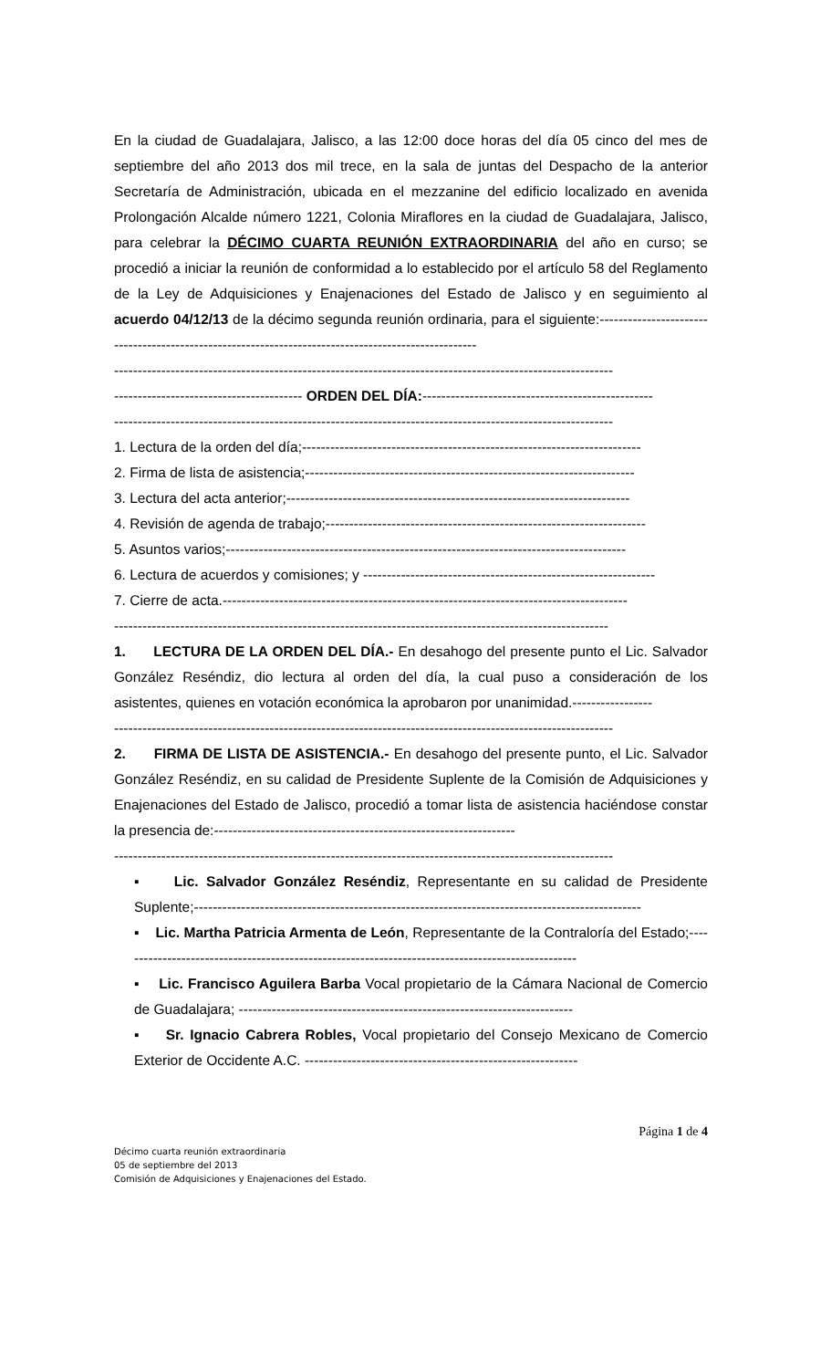En la ciudad de Guadalajara, Jalisco, a las 12:00 doce horas del día 05 cinco del mes de septiembre del año 2013 dos mil trece, en la sala de juntas del Despacho de la anterior Secretaría de Administración, ubicada en el mezzanine del edificio localizado en avenida Prolongación Alcalde número 1221, Colonia Miraflores en la ciudad de Guadalajara, Jalisco, para celebrar la DÉCIMO CUARTA REUNIÓN EXTRAORDINARIA del año en curso; se procedió a iniciar la reunión de conformidad a lo establecido por el artículo 58 del Reglamento de la Ley de Adquisiciones y Enajenaciones del Estado de Jalisco y en seguimiento al acuerdo 04/12/13 de la décimo segunda reunión ordinaria, para el siguiente:----------------------------------------------------------------------------------------------------
----------------------------------------------------------------------------------------------------------
---------------------------------------- ORDEN DEL DÍA:-------------------------------------------------
----------------------------------------------------------------------------------------------------------
1. Lectura de la orden del día;------------------------------------------------------------------------
2. Firma de lista de asistencia;----------------------------------------------------------------------
3. Lectura del acta anterior;-------------------------------------------------------------------------
4. Revisión de agenda de trabajo;--------------------------------------------------------------------
5. Asuntos varios;-------------------------------------------------------------------------------------
6. Lectura de acuerdos y comisiones; y --------------------------------------------------------------
7. Cierre de acta.--------------------------------------------------------------------------------------
---------------------------------------------------------------------------------------------------------
1. LECTURA DE LA ORDEN DEL DÍA.- En desahogo del presente punto el Lic. Salvador González Reséndiz, dio lectura al orden del día, la cual puso a consideración de los asistentes, quienes en votación económica la aprobaron por unanimidad.-----------------
----------------------------------------------------------------------------------------------------------
2. FIRMA DE LISTA DE ASISTENCIA.- En desahogo del presente punto, el Lic. Salvador González Reséndiz, en su calidad de Presidente Suplente de la Comisión de Adquisiciones y Enajenaciones del Estado de Jalisco, procedió a tomar lista de asistencia haciéndose constar la presencia de:----------------------------------------------------------------
----------------------------------------------------------------------------------------------------------
▪ Lic. Salvador González Reséndiz, Representante en su calidad de Presidente Suplente;-----------------------------------------------------------------------------------------------
▪ Lic. Martha Patricia Armenta de León, Representante de la Contraloría del Estado;--------------------------------------------------------------------------------------------------
▪ Lic. Francisco Aguilera Barba Vocal propietario de la Cámara Nacional de Comercio de Guadalajara; -----------------------------------------------------------------------
▪ Sr. Ignacio Cabrera Robles, Vocal propietario del Consejo Mexicano de Comercio Exterior de Occidente A.C. ----------------------------------------------------------
Página 1 de 4
Décimo cuarta reunión extraordinaria
05 de septiembre del 2013
Comisión de Adquisiciones y Enajenaciones del Estado.